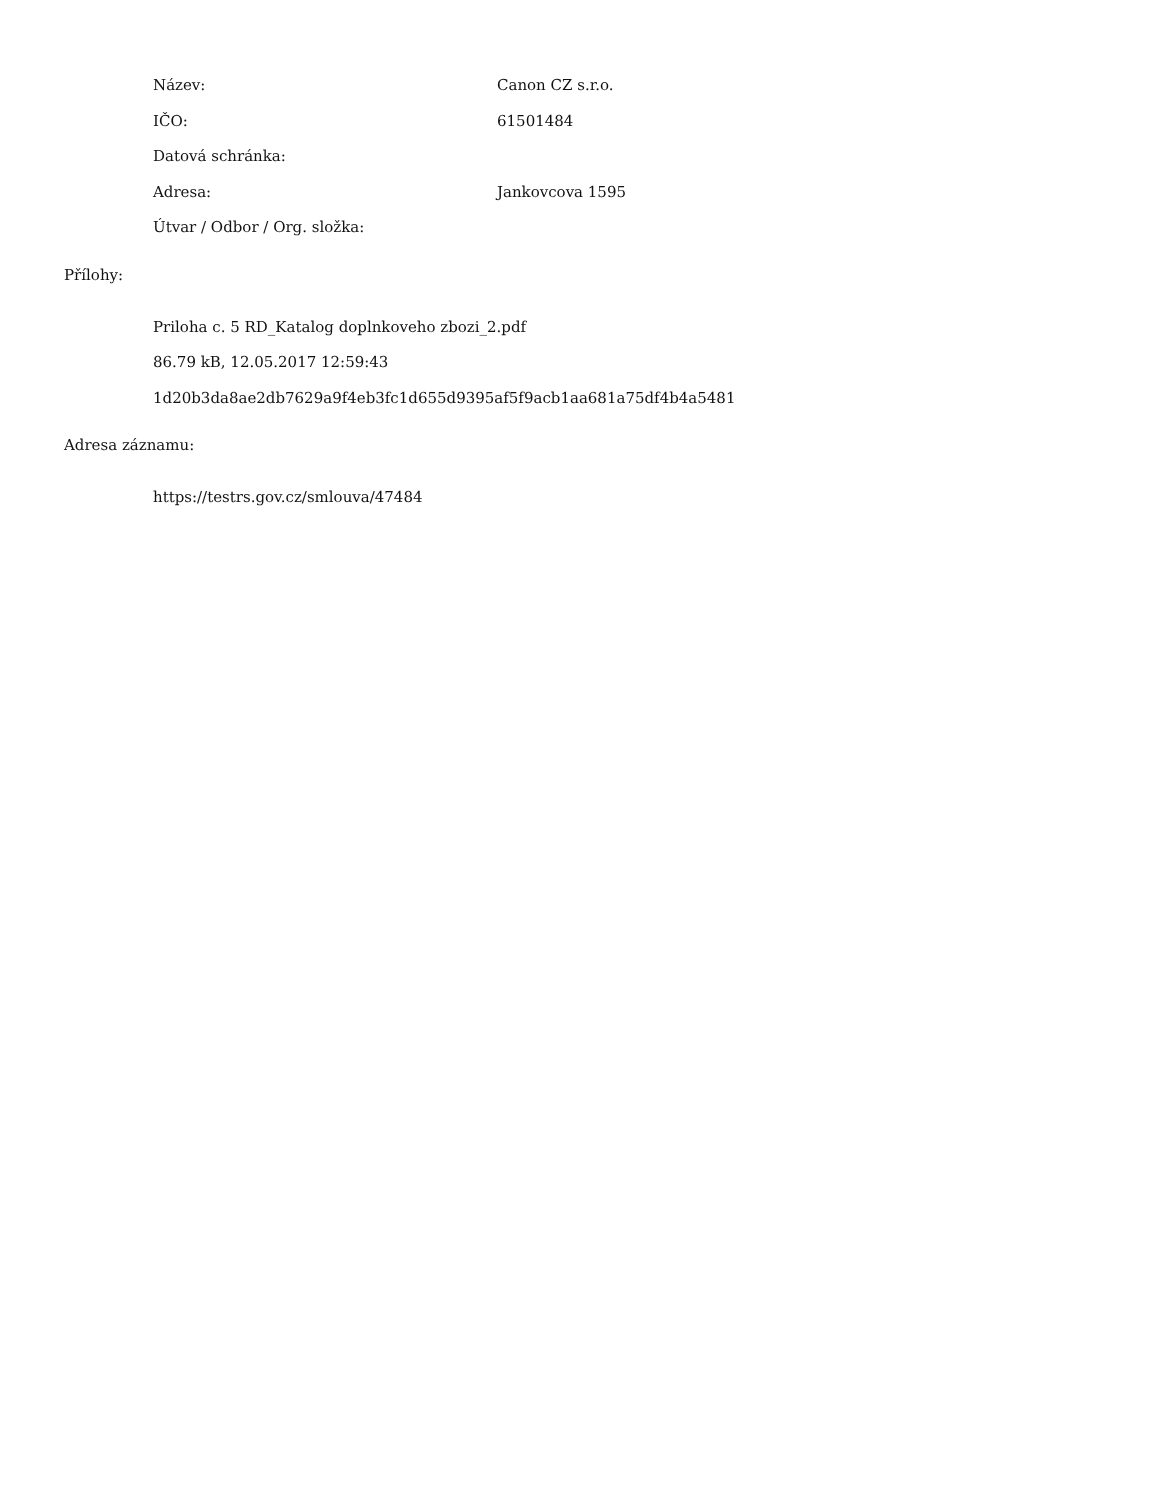Název: Canon CZ s.r.o.
IČO: 61501484
Datová schránka:
Adresa: Jankovcova 1595
Útvar / Odbor / Org. složka:
Přílohy:
Priloha c. 5 RD_Katalog doplnkoveho zbozi_2.pdf
86.79 kB, 12.05.2017 12:59:43
1d20b3da8ae2db7629a9f4eb3fc1d655d9395af5f9acb1aa681a75df4b4a5481
Adresa záznamu:
https://testrs.gov.cz/smlouva/47484